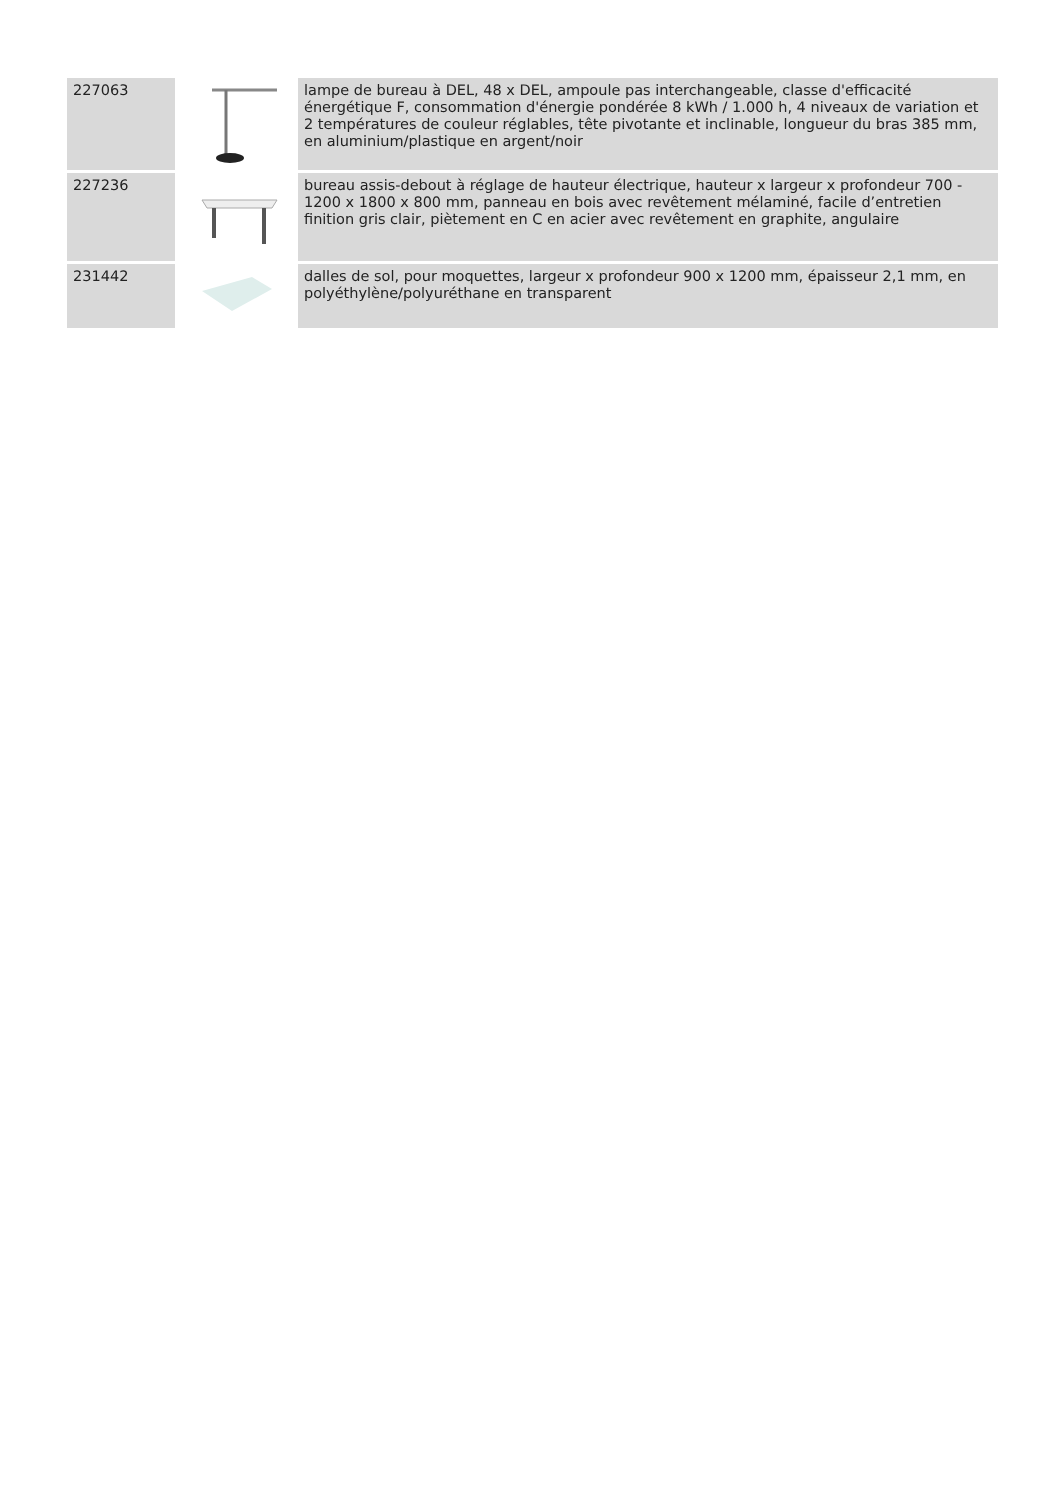| 227063 | | lampe de bureau à DEL, 48 x DEL, ampoule pas interchangeable, classe d'efficacité énergétique F, consommation d'énergie pondérée 8 kWh / 1.000 h, 4 niveaux de variation et 2 températures de couleur réglables, tête pivotante et inclinable, longueur du bras 385 mm, en aluminium/plastique en argent/noir |
| 227236 | | bureau assis-debout à réglage de hauteur électrique, hauteur x largeur x profondeur 700 - 1200 x 1800 x 800 mm, panneau en bois avec revêtement mélaminé, facile d’entretien finition gris clair, piètement en C en acier avec revêtement en graphite, angulaire |
| 231442 | | dalles de sol, pour moquettes, largeur x profondeur 900 x 1200 mm, épaisseur 2,1 mm, en polyéthylène/polyuréthane en transparent |